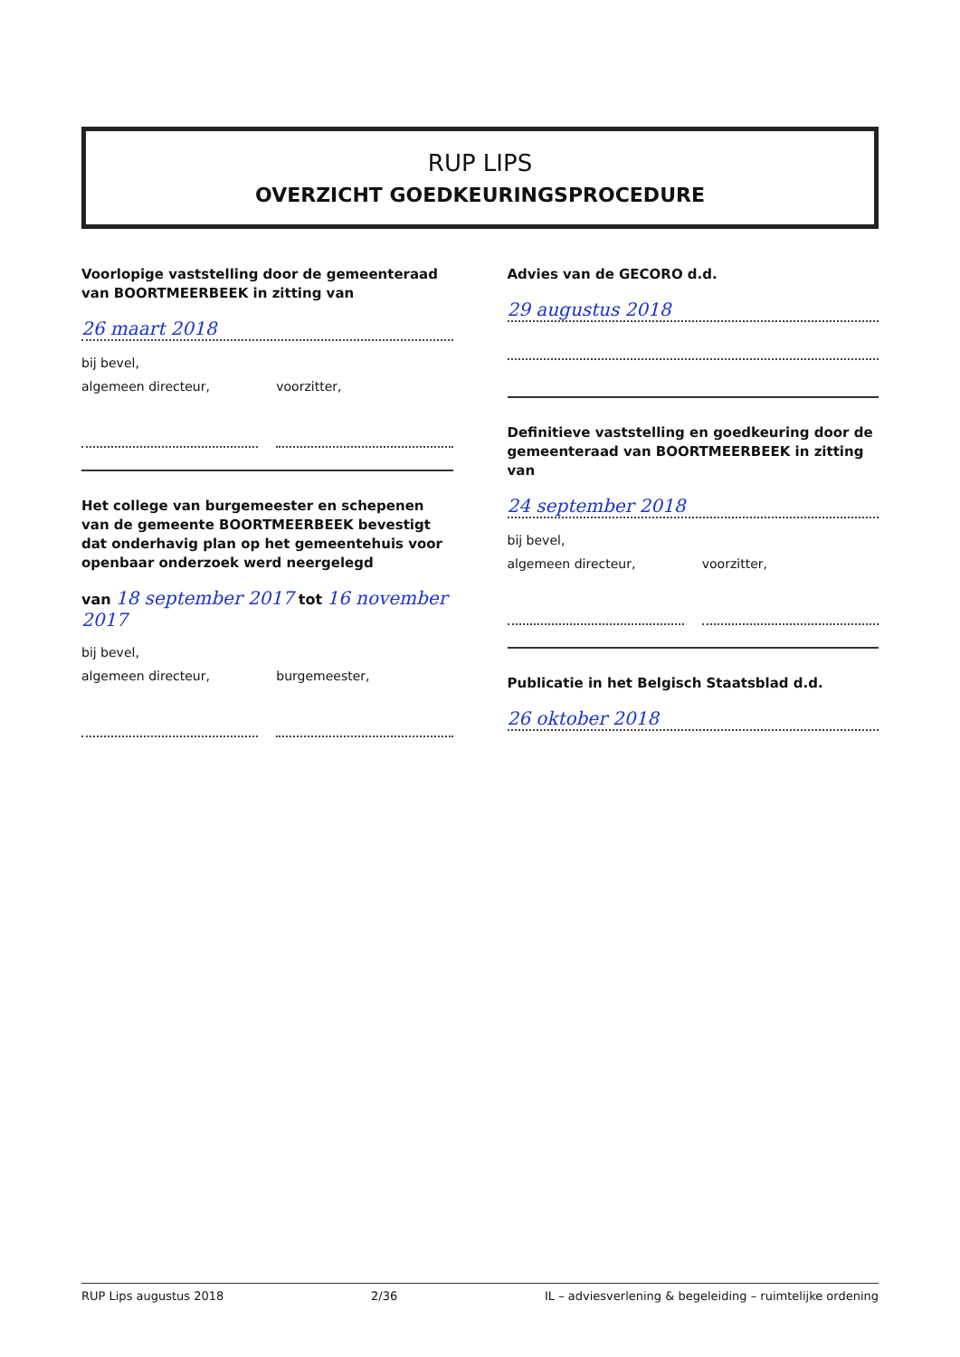RUP LIPS
OVERZICHT GOEDKEURINGSPROCEDURE
Voorlopige vaststelling door de gemeenteraad van BOORTMEERBEEK in zitting van
26 maart 2018
bij bevel,
algemeen directeur, voorzitter,
Het college van burgemeester en schepenen van de gemeente BOORTMEERBEEK bevestigt dat onderhavig plan op het gemeentehuis voor openbaar onderzoek werd neergelegd
van 18 september 2017 tot 16 november 2017
bij bevel,
algemeen directeur, burgemeester,
Advies van de GECORO d.d.
29 augustus 2018
Definitieve vaststelling en goedkeuring door de gemeenteraad van BOORTMEERBEEK in zitting van
24 september 2018
bij bevel,
algemeen directeur, voorzitter,
Publicatie in het Belgisch Staatsblad d.d.
26 oktober 2018
RUP Lips augustus 2018 2/36 IL – adviesverlening & begeleiding – ruimtelijke ordening